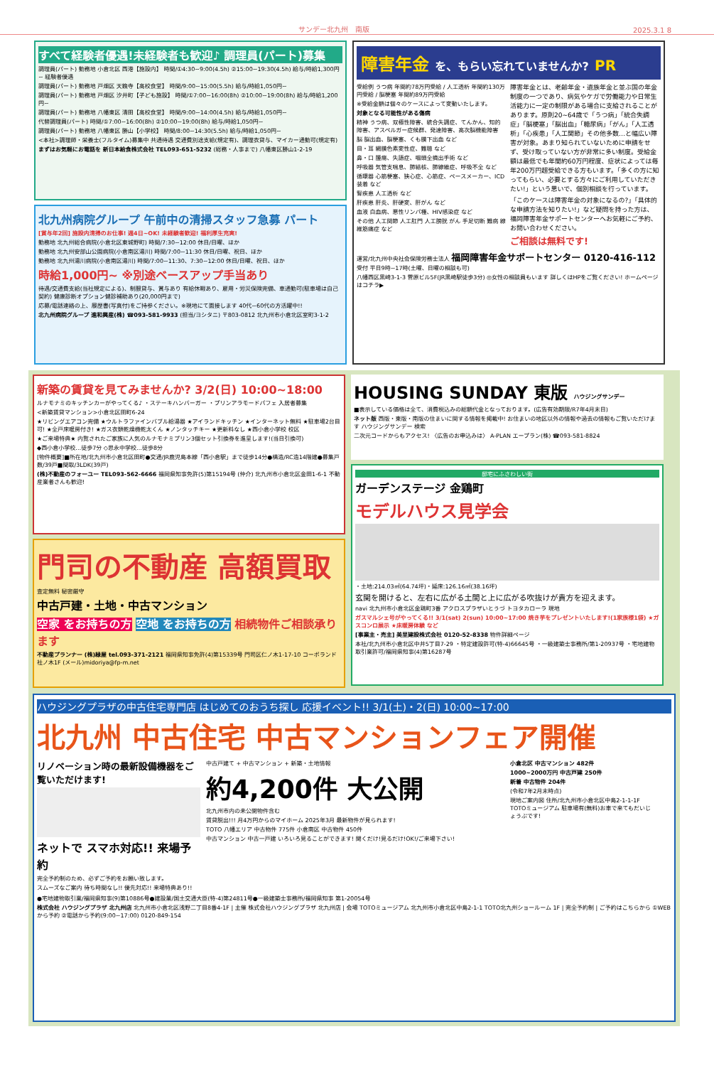サンデー北九州　南版 2025.3.1 8
すべて経験者優遇!未経験者も歓迎♪ 調理員(パート)募集
調理員(パート) 勤務地 小倉北区 西港【施設内】 時間/①4:30~9:00(4.5h) ②15:00~19:30(4.5h) 給与/時給1,300円~ 経験者優遇
調理員(パート) 勤務地 戸畑区 天籟寺【高校食堂】 時間/9:00~15:00(5.5h) 給与/時給1,050円~
調理員(パート) 勤務地 戸畑区 汐井町【子ども施設】 時間/①7:00~16:00(8h) ②10:00~19:00(8h) 給与/時給1,200円~
調理員(パート) 勤務地 八幡東区 清田【高校食堂】 時間/9:00~14:00(4.5h) 給与/時給1,050円~
代替調理員(パート) 時間/①7:00~16:00(8h) ②10:00~19:00(8h) 給与/時給1,050円~
調理員(パート) 勤務地 八幡東区 勝山【小学校】 時間/8:00~14:30(5.5h) 給与/時給1,050円~
<本社>調理師・栄養士(フルタイム)募集中 共通待遇 交通費別途支給(規定有)、調理衣貸与、マイカー通勤可(規定有)
まずはお気軽にお電話を 新日本給食株式会社 TEL093-651-5232 (総務・人事まで) 八幡東区勝山1-2-19
北九州病院グループ 午前中の清掃スタッフ急募 パート
[賞与年2回] 施設内清掃のお仕事! 週4日~OK! 未経験者歓迎! 福利厚生充実!
勤務地 北九州総合病院(小倉北区東城野町) 時間/7:30~12:00 休日/日曜、ほか
勤務地 北九州安部山公園病院(小倉南区湯川) 時間/7:00~11:30 休日/日曜、祝日、ほか
勤務地 北九州湯川病院(小倉南区湯川) 時間/7:00~11:30、7:30~12:00 休日/日曜、祝日、ほか
時給1,000円~ ※別途ベースアップ手当あり
待遇/交通費支給(当社規定による)、制服貸与、賞与あり 有給休暇あり、雇用・労災保険完備、車通勤可(駐車場は自己契約) 健康診断オプション健診補助あり(20,000円まで)
応募/電話連絡の上、履歴書(写真付)をご持参ください。※現地にて面接します 40代~60代の方活躍中!!
北九州病院グループ 進和興産(株) ☎093-581-9933 (担当/ヨシタニ) 〒803-0812 北九州市小倉北区室町3-1-2
障害年金 を、もらい忘れていませんか? PR
受給例 うつ病 年間約78万円受給 / 人工透析 年間約130万円受給 / 脳梗塞 年間約89万円受給
※受給金額は個々のケースによって変動いたします。
対象となる可能性がある傷病
精神 うつ病、双極性障害、統合失調症、てんかん、知的障害、アスペルガー症候群、発達障害、高次脳機能障害
脳 脳出血、脳梗塞、くも膜下出血 など
目・耳 網膜色素変性症、難聴 など
鼻・口 腫瘍、失語症、咽頭全摘出手術 など
呼吸器 気管支喘息、肺結核、肺線維症、呼吸不全 など
循環器 心筋梗塞、狭心症、心筋症、ペースメーカー、ICD装着 など
腎疾患 人工透析 など
肝疾患 肝炎、肝硬変、肝がん など
血液 白血病、悪性リンパ種、HIV感染症 など
その他 人工関節 人工肛門 人工膀胱 がん 手足切断 難病 線維筋痛症 など
障害年金とは、老齢年金・遺族年金と並ぶ国の年金制度の一つであり、病気やケガで労働能力や日常生活能力に一定の制限がある場合に支給されることがあります。原則20~64歳で「うつ病」「統合失調症」「脳梗塞」「脳出血」「糖尿病」「がん」「人工透析」「心疾患」「人工関節」その他多数…と幅広い障害が対象。あまり知られていないために申請をせず、受け取っていない方が非常に多い制度。受給金額は最低でも年間約60万円程度、症状によっては毎年200万円超受給できる方もいます。「多くの方に知ってもらい、必要とする方々にご利用していただきたい!」という思いで、個別相談を行っています。「このケースは障害年金の対象になるの?」「具体的な申請方法を知りたい!」など疑問を持った方は、福岡障害年金サポートセンターへお気軽にご予約、お問い合わせください。
ご相談は無料です!
運営/北九州中央社会保険労務士法人 福岡障害年金サポートセンター 0120-416-112 受付 平日9時~17時(土曜、日曜の相談も可)
八幡西区黒崎3-1-3 菅原ビル5F(JR黒崎駅徒歩3分) ◎女性の相談員もいます 詳しくはHPをご覧ください! ホームページはコチラ▶
新築の賃貸を見てみませんか? 3/2(日) 10:00~18:00
ルナモナミのキッチンカーがやってくる♪ ・ステーキハンバーガー ・プリンアラモードパフェ 入居者募集
<新築賃貸マンション>小倉北区田町6-24
★リビングエアコン完備 ★ウルトラファインバブル給湯器 ★アイランドキッチン ★インターネット無料 ★駐車場2台目可! ★全戸床暖房付き! ★ガス衣類乾燥機乾太くん ★ノンタッチキー ★更新料なし ★西小倉小学校 校区
★ご来場特典★ 内覧されたご家族に人気のルナモナミプリン3個セット引換券を進呈します!(当日引換可)
◆西小倉小学校…徒歩7分 ◇思永中学校…徒歩8分
[物件概要]■所在地/北九州市小倉北区田町●交通/JR鹿児島本線「西小倉駅」まで徒歩14分●構造/RC造14階建●募集戸数/39戸■間取/3LDK(39戸)
(株)不動産のフォーユー TEL093-562-6666 福岡県知事免許(5)第15194号 (仲介) 北九州市小倉北区金田1-6-1 不動産業者さんも歓迎!
門司の不動産 高額買取
査定無料 秘密厳守
中古戸建・土地・中古マンション
空家 をお持ちの方 空地 をお持ちの方 相続物件ご相談承ります
不動産プランナー (株)緑屋 tel.093-371-2121 福岡県知事免許(4)第15339号 門司区仁ノ木1-17-10 コーポランド社ノ木1F (メール)midoriya@fp-m.net
HOUSING SUNDAY 東版 ハウジングサンデー
■表示している価格は全て、消費税込みの総額代金となっております。(広告有効期限/R7年4月末日)
ネット版 西版・東版・南版の住まいに関する情報を掲載中! お住まいの地区以外の情報や過去の情報もご覧いただけます ハウジングサンデー 検索
二次元コードからもアクセス! 〈広告のお申込みは〉 A-PLAN エープラン(株) ☎093-581-8824
邸宅にふさわしい街
ガーデンステージ 金鶏町
モデルハウス見学会
・土地:214.03㎡(64.74坪)・延床:126.16㎡(38.16坪)
玄関を開けると、左右に広がる土間と上に広がる吹抜けが貴方を迎えます。
navi 北九州市小倉北区金鶏町3番 アクロスプラザいとうづ トヨタカローラ 現地
ガスマルシェ号がやってくる!! 3/1(sat) 2(sun) 10:00~17:00 焼き芋をプレゼントいたします!(1家族様1袋) ★ガスコンロ展示 ★床暖房体験 など
[事業主・売主] 美里建設株式会社 0120-52-8338 物件詳細ページ
本社/北九州市小倉北区中井5丁目7-29 ・特定建設許可(特-4)66645号 ・一級建築士事務所/第1-20937号 ・宅地建物取引業許可/福岡県知事(4)第16287号
ハウジングプラザの中古住宅専門店 はじめてのおうち探し 応援イベント!! 3/1(土)・2(日) 10:00~17:00
北九州 中古住宅 中古マンションフェア開催
リノベーション時の最新設備機器をご覧いただけます!
ネットで スマホ対応!! 来場予約
完全予約制のため、必ずご予約をお願い致します。
スムーズなご案内 待ち時間なし!! 優先対応!! 来場特典あり!!
中古戸建て + 中古マンション + 新築・土地情報
約4,200件 大公開
北九州市内の未公開物件含む
賃貸脱出!!! 月4万円からのマイホーム 2025年3月 最新物件が見られます!
TOTO 八幡エリア 中古物件 775件 小倉南区 中古物件 450件
中古マンション 中古一戸建 いろいろ見ることができます! 聞くだけ!見るだけ!OK!/ご来場下さい!
小倉北区 中古マンション 482件
1000~2000万円 中古戸建 250件
新着 中古物件 204件
(令和7年2月末時点)
現地ご案内図 住所/北九州市小倉北区中島2-1-1-1F TOTOミュージアム 駐車場有(無料)お車で来てもだいじょうぶです!
●宅地建物取引業/福岡県知事(9)第10886号●建設業/国土交通大臣(特-4)第24811号●一級建築士事務所/福岡県知事 第1-20054号
株式会社 ハウジングプラザ 北九州店 北九州市小倉北区浅野二丁目8番4-1F | 主催 株式会社ハウジングプラザ 北九州店 | 会場 TOTOミュージアム 北九州市小倉北区中島2-1-1 TOTO北九州ショールーム 1F | 完全予約制 | ご予約はこちらから ①WEBから予約 ②電話から予約(9:00~17:00) 0120-849-154